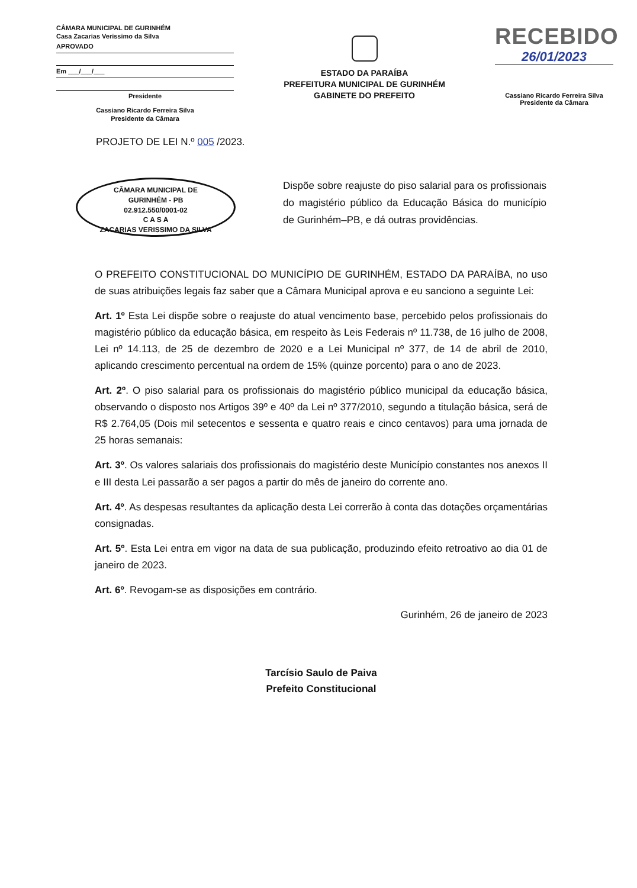CÂMARA MUNICIPAL DE GURINHÉM
Casa Zacarias Verissimo da Silva
APROVADO
Em ___/___/___
Presidente
Cassiano Ricardo Ferreira Silva
Presidente da Câmara
ESTADO DA PARAÍBA
PREFEITURA MUNICIPAL DE GURINHÉM
GABINETE DO PREFEITO
RECEBIDO
26/01/2023
Cassiano Ricardo Ferreira Silva
Presidente da Câmara
PROJETO DE LEI N.º 005 /2023.
CÂMARA MUNICIPAL DE
GURINHÉM - PB
02.912.550/0001-02
C A S A
ZACARIAS VERISSIMO DA SILVA
Dispõe sobre reajuste do piso salarial para os profissionais do magistério público da Educação Básica do município de Gurinhém–PB, e dá outras providências.
O PREFEITO CONSTITUCIONAL DO MUNICÍPIO DE GURINHÉM, ESTADO DA PARAÍBA, no uso de suas atribuições legais faz saber que a Câmara Municipal aprova e eu sanciono a seguinte Lei:
Art. 1º Esta Lei dispõe sobre o reajuste do atual vencimento base, percebido pelos profissionais do magistério público da educação básica, em respeito às Leis Federais nº 11.738, de 16 julho de 2008, Lei nº 14.113, de 25 de dezembro de 2020 e a Lei Municipal nº 377, de 14 de abril de 2010, aplicando crescimento percentual na ordem de 15% (quinze porcento) para o ano de 2023.
Art. 2º. O piso salarial para os profissionais do magistério público municipal da educação básica, observando o disposto nos Artigos 39º e 40º da Lei nº 377/2010, segundo a titulação básica, será de R$ 2.764,05 (Dois mil setecentos e sessenta e quatro reais e cinco centavos) para uma jornada de 25 horas semanais:
Art. 3º. Os valores salariais dos profissionais do magistério deste Município constantes nos anexos II e III desta Lei passarão a ser pagos a partir do mês de janeiro do corrente ano.
Art. 4º. As despesas resultantes da aplicação desta Lei correrão à conta das dotações orçamentárias consignadas.
Art. 5º. Esta Lei entra em vigor na data de sua publicação, produzindo efeito retroativo ao dia 01 de janeiro de 2023.
Art. 6º. Revogam-se as disposições em contrário.
Gurinhém, 26 de janeiro de 2023
Tarcísio Saulo de Paiva
Prefeito Constitucional